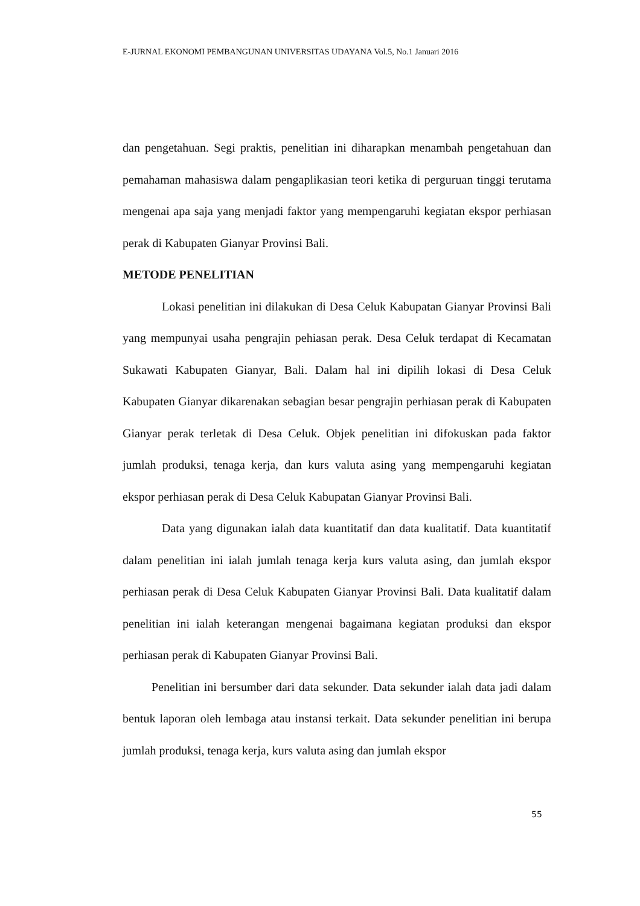E-JURNAL EKONOMI PEMBANGUNAN UNIVERSITAS UDAYANA Vol.5, No.1 Januari 2016
dan pengetahuan. Segi praktis, penelitian ini diharapkan menambah pengetahuan dan pemahaman mahasiswa dalam pengaplikasian teori ketika di perguruan tinggi terutama mengenai apa saja yang menjadi faktor yang mempengaruhi kegiatan ekspor perhiasan perak di Kabupaten Gianyar Provinsi Bali.
METODE PENELITIAN
Lokasi penelitian ini dilakukan di Desa Celuk Kabupatan Gianyar Provinsi Bali yang mempunyai usaha pengrajin pehiasan perak. Desa Celuk terdapat di Kecamatan Sukawati Kabupaten Gianyar, Bali. Dalam hal ini dipilih lokasi di Desa Celuk Kabupaten Gianyar dikarenakan sebagian besar pengrajin perhiasan perak di Kabupaten Gianyar perak terletak di Desa Celuk. Objek penelitian ini difokuskan pada faktor jumlah produksi, tenaga kerja, dan kurs valuta asing yang mempengaruhi kegiatan ekspor perhiasan perak di Desa Celuk Kabupatan Gianyar Provinsi Bali.
Data yang digunakan ialah data kuantitatif dan data kualitatif. Data kuantitatif dalam penelitian ini ialah jumlah tenaga kerja kurs valuta asing, dan jumlah ekspor perhiasan perak di Desa Celuk Kabupaten Gianyar Provinsi Bali. Data kualitatif dalam penelitian ini ialah keterangan mengenai bagaimana kegiatan produksi dan ekspor perhiasan perak di Kabupaten Gianyar Provinsi Bali.
Penelitian ini bersumber dari data sekunder. Data sekunder ialah data jadi dalam bentuk laporan oleh lembaga atau instansi terkait. Data sekunder penelitian ini berupa jumlah produksi, tenaga kerja, kurs valuta asing dan jumlah ekspor
55